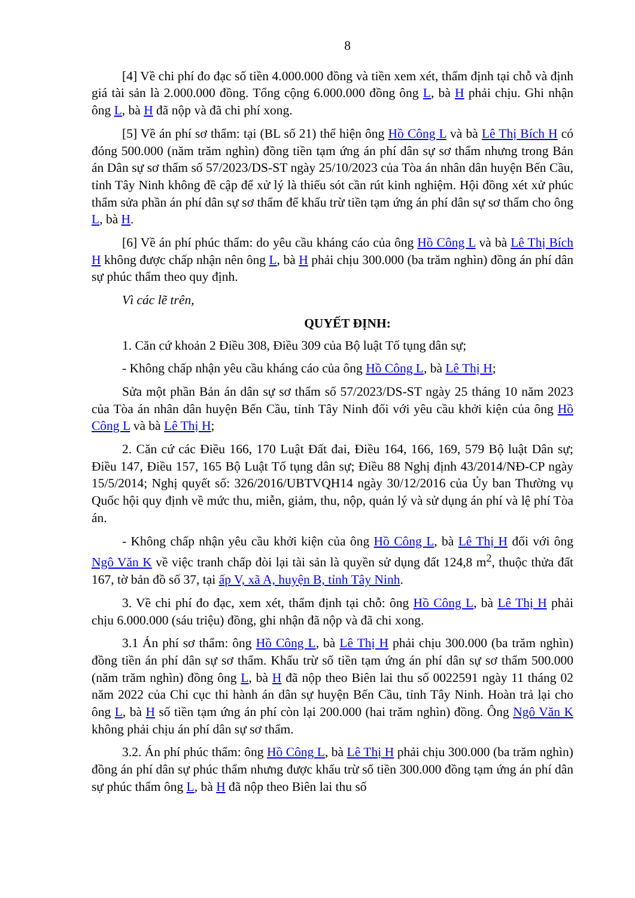8
[4] Về chi phí đo đạc số tiền 4.000.000 đồng và tiền xem xét, thẩm định tại chỗ và định giá tài sản là 2.000.000 đồng. Tổng cộng 6.000.000 đồng ông L, bà H phải chịu. Ghi nhận ông L, bà H đã nộp và đã chi phí xong.
[5] Về án phí sơ thẩm: tại (BL số 21) thể hiện ông Hồ Công L và bà Lê Thị Bích H có đóng 500.000 (năm trăm nghìn) đồng tiền tạm ứng án phí dân sự sơ thẩm nhưng trong Bản án Dân sự sơ thẩm số 57/2023/DS-ST ngày 25/10/2023 của Tòa án nhân dân huyện Bến Cầu, tỉnh Tây Ninh không đề cập để xử lý là thiếu sót cần rút kinh nghiệm. Hội đồng xét xử phúc thẩm sửa phần án phí dân sự sơ thẩm để khấu trừ tiền tạm ứng án phí dân sự sơ thẩm cho ông L, bà H.
[6] Về án phí phúc thẩm: do yêu cầu kháng cáo của ông Hồ Công L và bà Lê Thị Bích H không được chấp nhận nên ông L, bà H phải chịu 300.000 (ba trăm nghìn) đồng án phí dân sự phúc thẩm theo quy định.
Vì các lẽ trên,
QUYẾT ĐỊNH:
1. Căn cứ khoản 2 Điều 308, Điều 309 của Bộ luật Tố tụng dân sự;
- Không chấp nhận yêu cầu kháng cáo của ông Hồ Công L, bà Lê Thị H;
Sửa một phần Bản án dân sự sơ thẩm số 57/2023/DS-ST ngày 25 tháng 10 năm 2023 của Tòa án nhân dân huyện Bến Cầu, tỉnh Tây Ninh đối với yêu cầu khởi kiện của ông Hồ Công L và bà Lê Thị H;
2. Căn cứ các Điều 166, 170 Luật Đất đai, Điều 164, 166, 169, 579 Bộ luật Dân sự; Điều 147, Điều 157, 165 Bộ Luật Tố tụng dân sự; Điều 88 Nghị định 43/2014/NĐ-CP ngày 15/5/2014; Nghị quyết số: 326/2016/UBTVQH14 ngày 30/12/2016 của Ủy ban Thường vụ Quốc hội quy định về mức thu, miễn, giảm, thu, nộp, quản lý và sử dụng án phí và lệ phí Tòa án.
- Không chấp nhận yêu cầu khởi kiện của ông Hồ Công L, bà Lê Thị H đối với ông Ngô Văn K về việc tranh chấp đòi lại tài sản là quyền sử dụng đất 124,8 m<sup>2</sup>, thuộc thửa đất 167, tờ bản đồ số 37, tại ấp V, xã A, huyện B, tỉnh Tây Ninh.
3. Về chi phí đo đạc, xem xét, thẩm định tại chỗ: ông Hồ Công L, bà Lê Thị H phải chịu 6.000.000 (sáu triệu) đồng, ghi nhận đã nộp và đã chi xong.
3.1 Án phí sơ thẩm: ông Hồ Công L, bà Lê Thị H phải chịu 300.000 (ba trăm nghìn) đồng tiền án phí dân sự sơ thẩm. Khấu trừ số tiền tạm ứng án phí dân sự sơ thẩm 500.000 (năm trăm nghìn) đồng ông L, bà H đã nộp theo Biên lai thu số 0022591 ngày 11 tháng 02 năm 2022 của Chi cục thi hành án dân sự huyện Bến Cầu, tỉnh Tây Ninh. Hoàn trả lại cho ông L, bà H số tiền tạm ứng án phí còn lại 200.000 (hai trăm nghìn) đồng. Ông Ngô Văn K không phải chịu án phí dân sự sơ thẩm.
3.2. Án phí phúc thẩm: ông Hồ Công L, bà Lê Thị H phải chịu 300.000 (ba trăm nghìn) đồng án phí dân sự phúc thẩm nhưng được khấu trừ số tiền 300.000 đồng tạm ứng án phí dân sự phúc thẩm ông L, bà H đã nộp theo Biên lai thu số